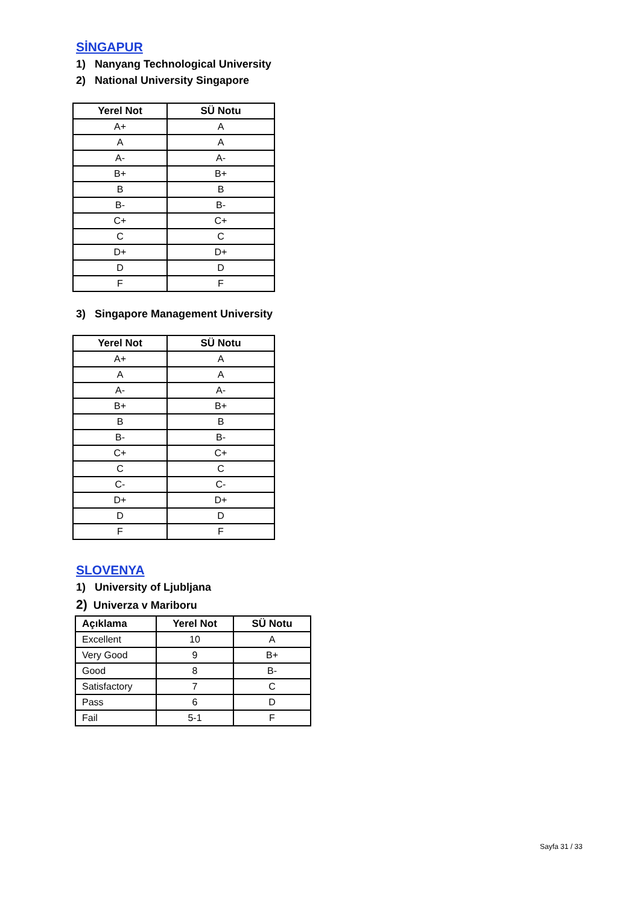SİNGAPUR
1) Nanyang Technological University
2) National University Singapore
| Yerel Not | SÜ Notu |
| --- | --- |
| A+ | A |
| A | A |
| A- | A- |
| B+ | B+ |
| B | B |
| B- | B- |
| C+ | C+ |
| C | C |
| D+ | D+ |
| D | D |
| F | F |
3) Singapore Management University
| Yerel Not | SÜ Notu |
| --- | --- |
| A+ | A |
| A | A |
| A- | A- |
| B+ | B+ |
| B | B |
| B- | B- |
| C+ | C+ |
| C | C |
| C- | C- |
| D+ | D+ |
| D | D |
| F | F |
SLOVENYA
1) University of Ljubljana
2) Univerza v Mariboru
| Açıklama | Yerel Not | SÜ Notu |
| --- | --- | --- |
| Excellent | 10 | A |
| Very Good | 9 | B+ |
| Good | 8 | B- |
| Satisfactory | 7 | C |
| Pass | 6 | D |
| Fail | 5-1 | F |
Sayfa 31 / 33